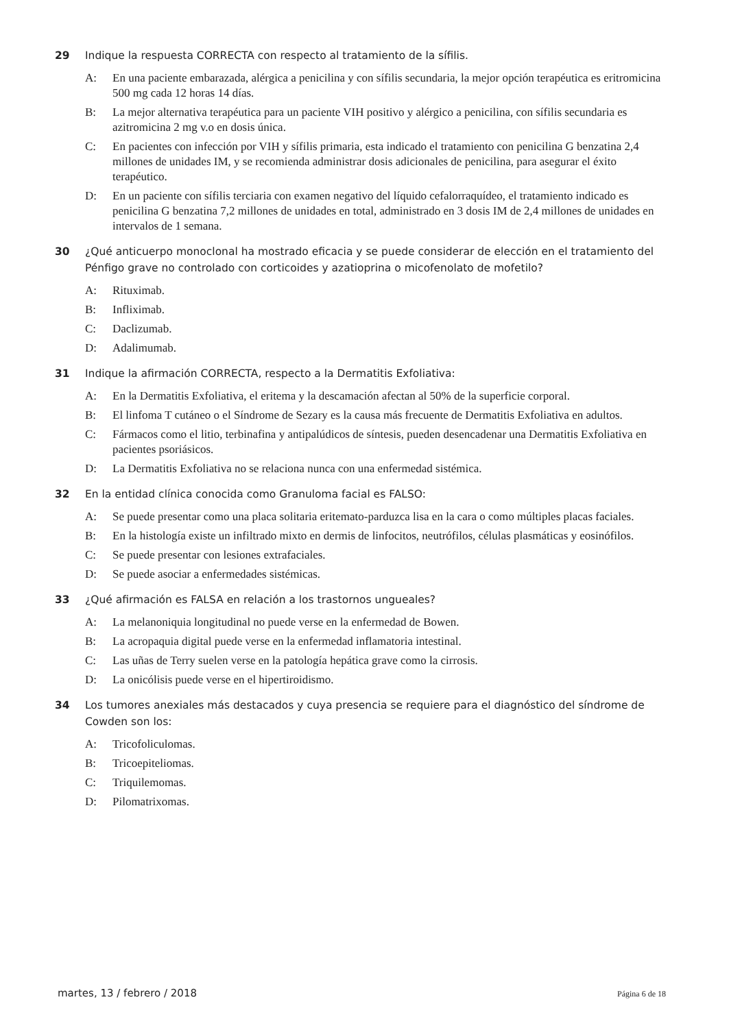29 Indique la respuesta CORRECTA con respecto al tratamiento de la sífilis.
A: En una paciente embarazada, alérgica a penicilina y con sífilis secundaria, la mejor opción terapéutica es eritromicina 500 mg cada 12 horas 14 días.
B: La mejor alternativa terapéutica para un paciente VIH positivo y alérgico a penicilina, con sífilis secundaria es azitromicina 2 mg v.o en dosis única.
C: En pacientes con infección por VIH y sífilis primaria, esta indicado el tratamiento con penicilina G benzatina 2,4 millones de unidades IM, y se recomienda administrar dosis adicionales de penicilina, para asegurar el éxito terapéutico.
D: En un paciente con sífilis terciaria con examen negativo del líquido cefalorraquídeo, el tratamiento indicado es penicilina G benzatina 7,2 millones de unidades en total, administrado en 3 dosis IM de 2,4 millones de unidades en intervalos de 1 semana.
30 ¿Qué anticuerpo monoclonal ha mostrado eficacia y se puede considerar de elección en el tratamiento del Pénfigo grave no controlado con corticoides y azatioprina o micofenolato de mofetilo?
A: Rituximab.
B: Infliximab.
C: Daclizumab.
D: Adalimumab.
31 Indique la afirmación CORRECTA, respecto a la Dermatitis Exfoliativa:
A: En la Dermatitis Exfoliativa, el eritema y la descamación afectan al 50% de la superficie corporal.
B: El linfoma T cutáneo o el Síndrome de Sezary es la causa más frecuente de Dermatitis Exfoliativa en adultos.
C: Fármacos como el litio, terbinafina y antipalúdicos de síntesis, pueden desencadenar una Dermatitis Exfoliativa en pacientes psoriásicos.
D: La Dermatitis Exfoliativa no se relaciona nunca con una enfermedad sistémica.
32 En la entidad clínica conocida como Granuloma facial es FALSO:
A: Se puede presentar como una placa solitaria eritemato-parduzca lisa en la cara o como múltiples placas faciales.
B: En la histología existe un infiltrado mixto en dermis de linfocitos, neutrófilos, células plasmáticas y eosinófilos.
C: Se puede presentar con lesiones extrafaciales.
D: Se puede asociar a enfermedades sistémicas.
33 ¿Qué afirmación es FALSA en relación a los trastornos ungueales?
A: La melanoniquia longitudinal no puede verse en la enfermedad de Bowen.
B: La acropaquia digital puede verse en la enfermedad inflamatoria intestinal.
C: Las uñas de Terry suelen verse en la patología hepática grave como la cirrosis.
D: La onicólisis puede verse en el hipertiroidismo.
34 Los tumores anexiales más destacados y cuya presencia se requiere para el diagnóstico del síndrome de Cowden son los:
A: Tricofoliculomas.
B: Tricoepiteliomas.
C: Triquilemomas.
D: Pilomatrixomas.
martes, 13 / febrero / 2018 Página 6 de 18